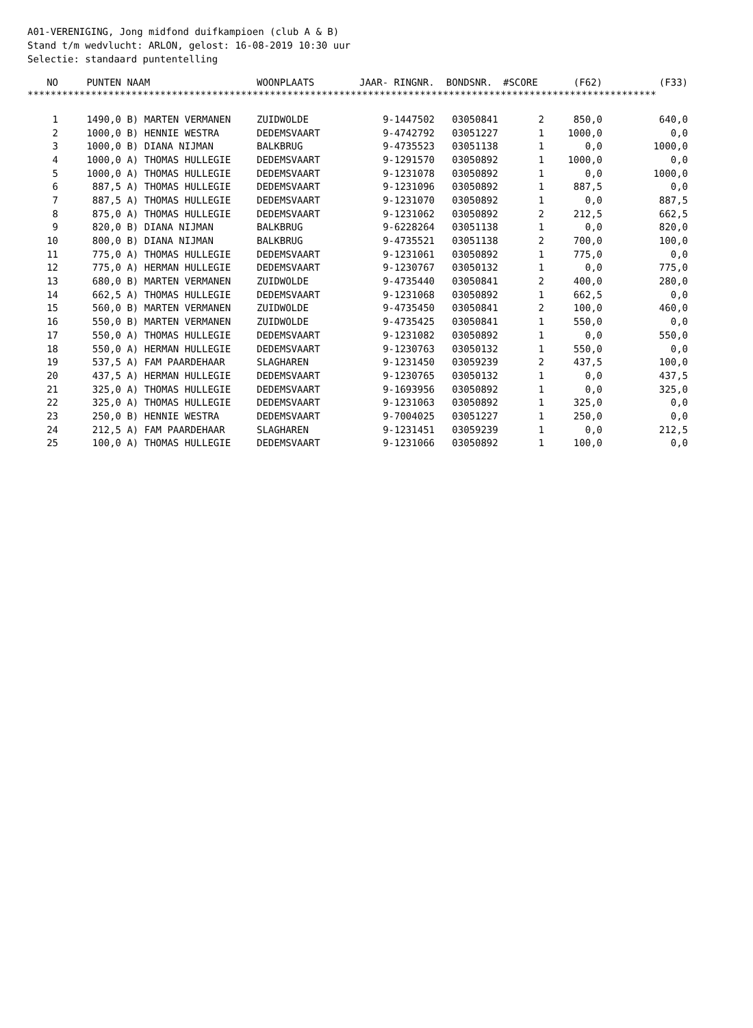A01-VERENIGING, Jong midfond duifkampioen (club A & B) Stand t/m wedvlucht: ARLON, gelost: 16-08-2019 10:30 uur Selectie: standaard puntentelling
| NO | PUNTEN | NAAM | WOONPLAATS | JAAR- RINGNR. | BONDSNR. | #SCORE | (F62) | (F33) |
| --- | --- | --- | --- | --- | --- | --- | --- | --- |
| ************************************************************************************************************* | | | | | | | | |
| 1 | 1490,0 | B) MARTEN VERMANEN | ZUIDWOLDE | 9-1447502 | 03050841 | 2 | 850,0 | 640,0 |
| 2 | 1000,0 | B) HENNIE WESTRA | DEDEMSVAART | 9-4742792 | 03051227 | 1 | 1000,0 | 0,0 |
| 3 | 1000,0 | B) DIANA NIJMAN | BALKBRUG | 9-4735523 | 03051138 | 1 | 0,0 | 1000,0 |
| 4 | 1000,0 | A) THOMAS HULLEGIE | DEDEMSVAART | 9-1291570 | 03050892 | 1 | 1000,0 | 0,0 |
| 5 | 1000,0 | A) THOMAS HULLEGIE | DEDEMSVAART | 9-1231078 | 03050892 | 1 | 0,0 | 1000,0 |
| 6 | 887,5 | A) THOMAS HULLEGIE | DEDEMSVAART | 9-1231096 | 03050892 | 1 | 887,5 | 0,0 |
| 7 | 887,5 | A) THOMAS HULLEGIE | DEDEMSVAART | 9-1231070 | 03050892 | 1 | 0,0 | 887,5 |
| 8 | 875,0 | A) THOMAS HULLEGIE | DEDEMSVAART | 9-1231062 | 03050892 | 2 | 212,5 | 662,5 |
| 9 | 820,0 | B) DIANA NIJMAN | BALKBRUG | 9-6228264 | 03051138 | 1 | 0,0 | 820,0 |
| 10 | 800,0 | B) DIANA NIJMAN | BALKBRUG | 9-4735521 | 03051138 | 2 | 700,0 | 100,0 |
| 11 | 775,0 | A) THOMAS HULLEGIE | DEDEMSVAART | 9-1231061 | 03050892 | 1 | 775,0 | 0,0 |
| 12 | 775,0 | A) HERMAN HULLEGIE | DEDEMSVAART | 9-1230767 | 03050132 | 1 | 0,0 | 775,0 |
| 13 | 680,0 | B) MARTEN VERMANEN | ZUIDWOLDE | 9-4735440 | 03050841 | 2 | 400,0 | 280,0 |
| 14 | 662,5 | A) THOMAS HULLEGIE | DEDEMSVAART | 9-1231068 | 03050892 | 1 | 662,5 | 0,0 |
| 15 | 560,0 | B) MARTEN VERMANEN | ZUIDWOLDE | 9-4735450 | 03050841 | 2 | 100,0 | 460,0 |
| 16 | 550,0 | B) MARTEN VERMANEN | ZUIDWOLDE | 9-4735425 | 03050841 | 1 | 550,0 | 0,0 |
| 17 | 550,0 | A) THOMAS HULLEGIE | DEDEMSVAART | 9-1231082 | 03050892 | 1 | 0,0 | 550,0 |
| 18 | 550,0 | A) HERMAN HULLEGIE | DEDEMSVAART | 9-1230763 | 03050132 | 1 | 550,0 | 0,0 |
| 19 | 537,5 | A) FAM PAARDEHAAR | SLAGHAREN | 9-1231450 | 03059239 | 2 | 437,5 | 100,0 |
| 20 | 437,5 | A) HERMAN HULLEGIE | DEDEMSVAART | 9-1230765 | 03050132 | 1 | 0,0 | 437,5 |
| 21 | 325,0 | A) THOMAS HULLEGIE | DEDEMSVAART | 9-1693956 | 03050892 | 1 | 0,0 | 325,0 |
| 22 | 325,0 | A) THOMAS HULLEGIE | DEDEMSVAART | 9-1231063 | 03050892 | 1 | 325,0 | 0,0 |
| 23 | 250,0 | B) HENNIE WESTRA | DEDEMSVAART | 9-7004025 | 03051227 | 1 | 250,0 | 0,0 |
| 24 | 212,5 | A) FAM PAARDEHAAR | SLAGHAREN | 9-1231451 | 03059239 | 1 | 0,0 | 212,5 |
| 25 | 100,0 | A) THOMAS HULLEGIE | DEDEMSVAART | 9-1231066 | 03050892 | 1 | 100,0 | 0,0 |